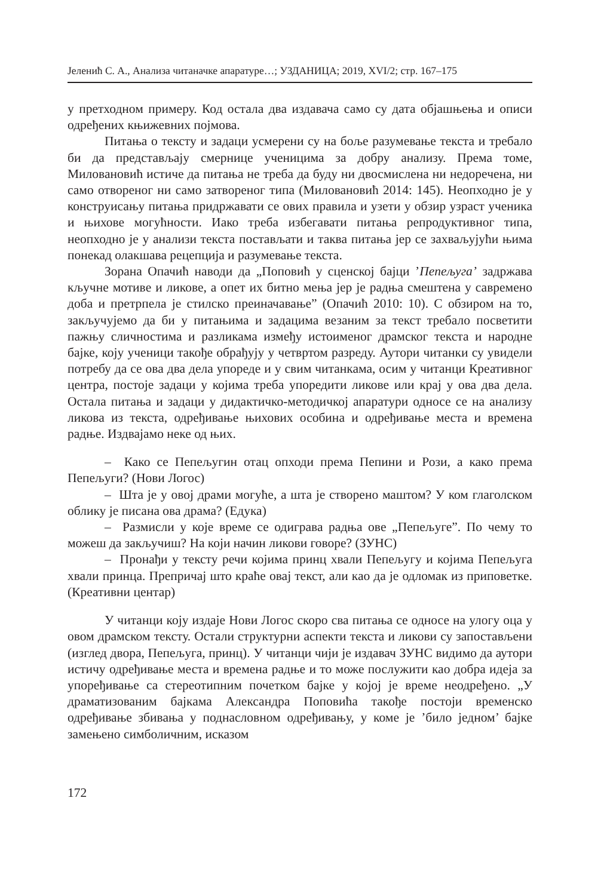Јеленић С. А., Анализа читаначке апаратуре…; УЗДАНИЦА; 2019, XVI/2; стр. 167–175
у претходном примеру. Код остала два издавача само су дата објашњења и описи одређених књижевних појмова.
Питања о тексту и задаци усмерени су на боље разумевање текста и требало би да представљају смернице ученицима за добру анализу. Према томе, Миловановић истиче да питања не треба да буду ни двосмислена ни недоречена, ни само отвореног ни само затвореног типа (Миловановић 2014: 145). Неопходно је у конструисању питања придржавати се ових правила и узети у обзир узраст ученика и њихове могућности. Иако треба избегавати питања репродуктивног типа, неопходно је у анализи текста постављати и таква питања јер се захваљујући њима понекад олакшава рецепција и разумевање текста.
Зорана Опачић наводи да „Поповић у сценској бајци ’Пепељуга’ задржава кључне мотиве и ликове, а опет их битно мења јер је радња смештена у савремено доба и претрпела је стилско преиначавање” (Опачић 2010: 10). С обзиром на то, закључујемо да би у питањима и задацима везаним за текст требало посветити пажњу сличностима и разликама између истоименог драмског текста и народне бајке, коју ученици такође обрађују у четвртом разреду. Аутори читанки су увидели потребу да се ова два дела упореде и у свим читанкама, осим у читанци Креативног центра, постоје задаци у којима треба упоредити ликове или крај у ова два дела. Остала питања и задаци у дидактичко-методичкој апаратури односе се на анализу ликова из текста, одређивање њихових особина и одређивање места и времена радње. Издвајамо неке од њих.
– Како се Пепељугин отац опходи према Пепини и Рози, а како према Пепељуги? (Нови Логос)
– Шта је у овој драми могуће, а шта је створено маштом? У ком глаголском облику је писана ова драма? (Едука)
– Размисли у које време се одиграва радња ове „Пепељуге”. По чему то можеш да закључиш? На који начин ликови говоре? (ЗУНС)
– Пронађи у тексту речи којима принц хвали Пепељугу и којима Пепељуга хвали принца. Препричај што краће овај текст, али као да је одломак из приповетке. (Креативни центар)
У читанци коју издаје Нови Логос скоро сва питања се односе на улогу оца у овом драмском тексту. Остали структурни аспекти текста и ликови су запостављени (изглед двора, Пепељуга, принц). У читанци чији је издавач ЗУНС видимо да аутори истичу одређивање места и времена радње и то може послужити као добра идеја за упоређивање са стереотипним почетком бајке у којој је време неодређено. „У драматизованим бајкама Александра Поповића такође постоји временско одређивање збивања у поднасловном одређивању, у коме је ’било једном’ бајке замењено симболичним, исказом
172